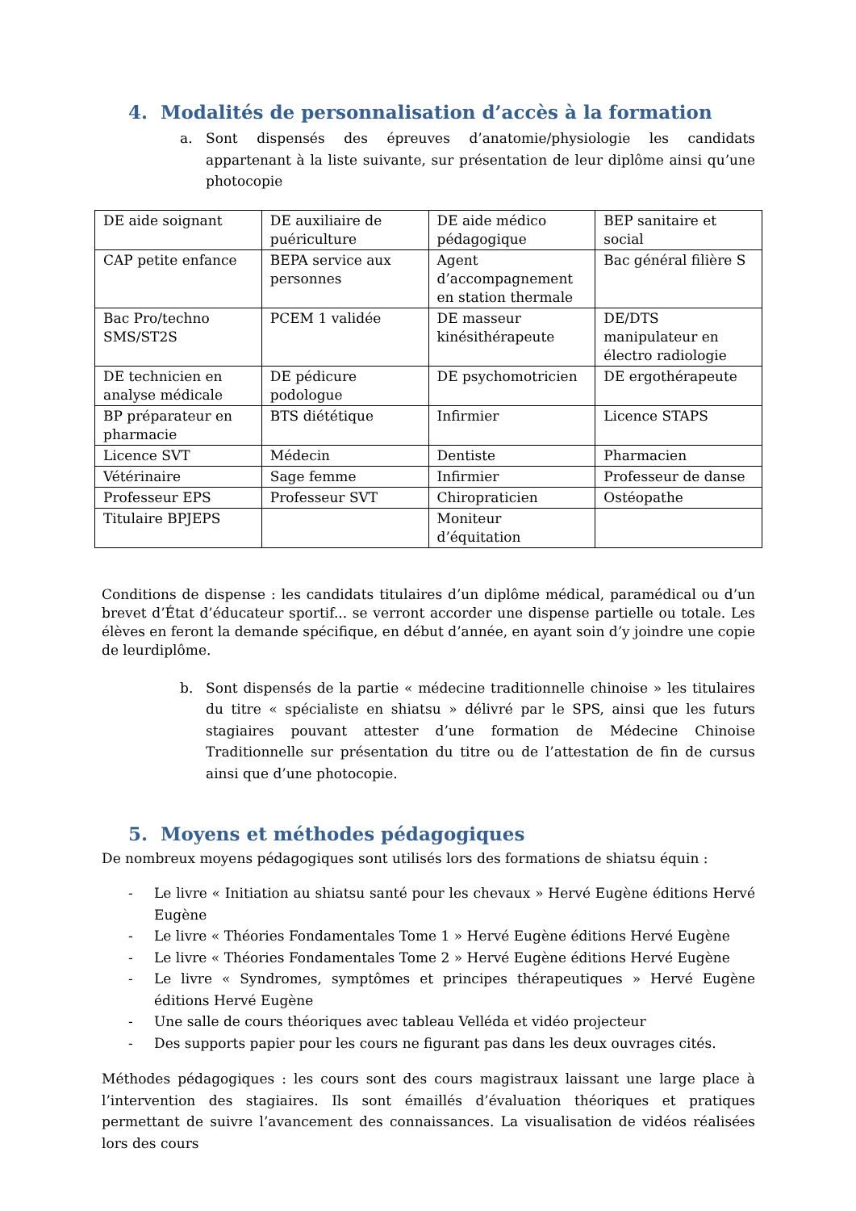4. Modalités de personnalisation d’accès à la formation
a. Sont dispensés des épreuves d’anatomie/physiologie les candidats appartenant à la liste suivante, sur présentation de leur diplôme ainsi qu’une photocopie
| DE aide soignant | DE auxiliaire de puériculture | DE aide médico pédagogique | BEP sanitaire et social |
| CAP petite enfance | BEPA service aux personnes | Agent d’accompagnement en station thermale | Bac général filière S |
| Bac Pro/techno SMS/ST2S | PCEM 1 validée | DE masseur kinésithérapeute | DE/DTS manipulateur en électro radiologie |
| DE technicien en analyse médicale | DE pédicure podologue | DE psychomotricien | DE ergothérapeute |
| BP préparateur en pharmacie | BTS diététique | Infirmier | Licence STAPS |
| Licence SVT | Médecin | Dentiste | Pharmacien |
| Vétérinaire | Sage femme | Infirmier | Professeur de danse |
| Professeur EPS | Professeur SVT | Chiropraticien | Ostéopathe |
| Titulaire BPJEPS | | Moniteur d’équitation | |
Conditions de dispense : les candidats titulaires d’un diplôme médical, paramédical ou d’un brevet d’État d’éducateur sportif... se verront accorder une dispense partielle ou totale. Les élèves en feront la demande spécifique, en début d’année, en ayant soin d’y joindre une copie de leurdiplôme.
b. Sont dispensés de la partie « médecine traditionnelle chinoise » les titulaires du titre « spécialiste en shiatsu » délivré par le SPS, ainsi que les futurs stagiaires pouvant attester d’une formation de Médecine Chinoise Traditionnelle sur présentation du titre ou de l’attestation de fin de cursus ainsi que d’une photocopie.
5. Moyens et méthodes pédagogiques
De nombreux moyens pédagogiques sont utilisés lors des formations de shiatsu équin :
- Le livre « Initiation au shiatsu santé pour les chevaux » Hervé Eugène éditions Hervé Eugène
- Le livre « Théories Fondamentales Tome 1 » Hervé Eugène éditions Hervé Eugène
- Le livre « Théories Fondamentales Tome 2 » Hervé Eugène éditions Hervé Eugène
- Le livre « Syndromes, symptômes et principes thérapeutiques » Hervé Eugène éditions Hervé Eugène
- Une salle de cours théoriques avec tableau Velléda et vidéo projecteur
- Des supports papier pour les cours ne figurant pas dans les deux ouvrages cités.
Méthodes pédagogiques : les cours sont des cours magistraux laissant une large place à l’intervention des stagiaires. Ils sont émaillés d’évaluation théoriques et pratiques permettant de suivre l’avancement des connaissances. La visualisation de vidéos réalisées lors des cours